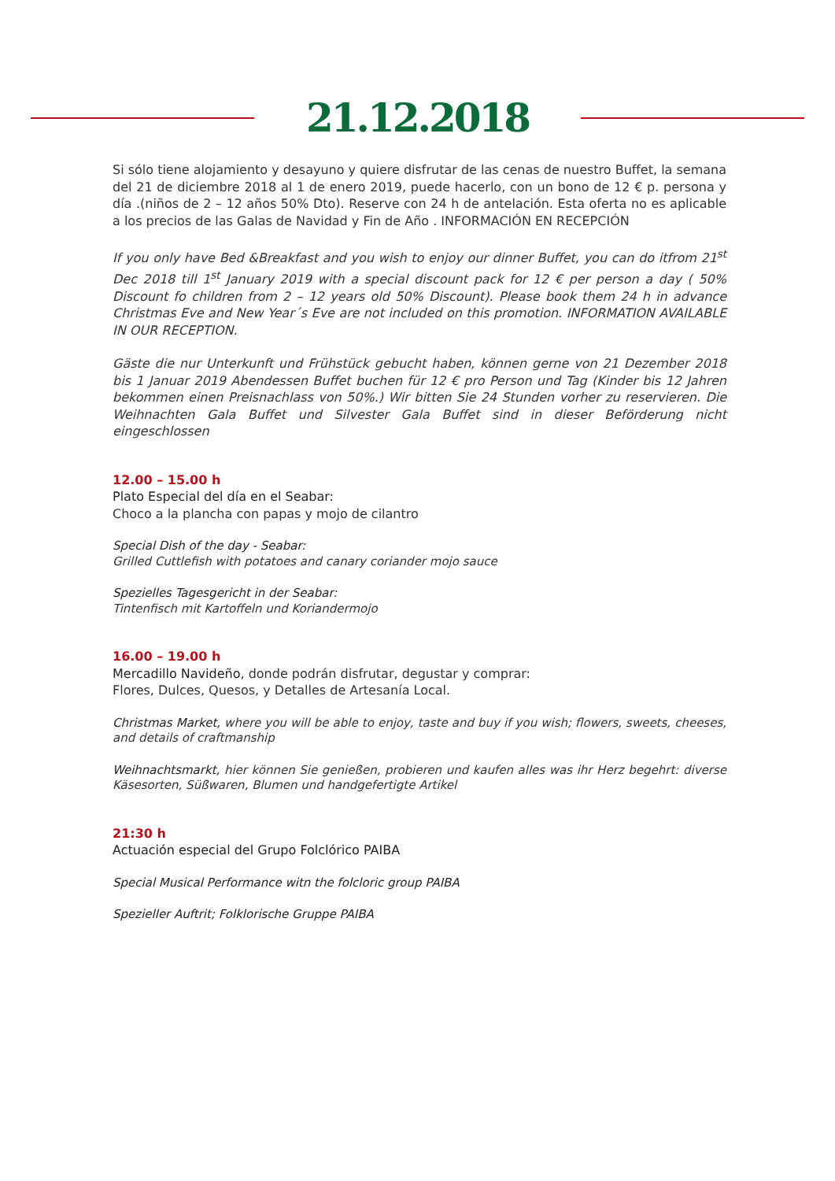21.12.2018
Si sólo tiene alojamiento y desayuno y quiere disfrutar de las cenas de nuestro Buffet, la semana del 21 de diciembre 2018 al 1 de enero 2019, puede hacerlo, con un bono de 12 € p. persona y día .(niños de 2 – 12 años 50% Dto). Reserve con 24 h de antelación. Esta oferta no es aplicable a los precios de las Galas de Navidad y Fin de Año . INFORMACIÓN EN RECEPCIÓN
If you only have Bed &Breakfast and you wish to enjoy our dinner Buffet, you can do itfrom 21<sup>st</sup> Dec 2018 till 1<sup>st</sup> January 2019 with a special discount pack for 12 € per person a day ( 50% Discount fo children from 2 – 12 years old 50% Discount). Please book them 24 h in advance Christmas Eve and New Year´s Eve are not included on this promotion. INFORMATION AVAILABLE IN OUR RECEPTION.
Gäste die nur Unterkunft und Frühstück gebucht haben, können gerne von 21 Dezember 2018 bis 1 Januar 2019 Abendessen Buffet buchen für 12 € pro Person und Tag (Kinder bis 12 Jahren bekommen einen Preisnachlass von 50%.) Wir bitten Sie 24 Stunden vorher zu reservieren. Die Weihnachten Gala Buffet und Silvester Gala Buffet sind in dieser Beförderung nicht eingeschlossen
12.00 – 15.00 h
Plato Especial del día en el Seabar:
Choco a la plancha con papas y mojo de cilantro
Special Dish of the day - Seabar:
Grilled Cuttlefish with potatoes and canary coriander mojo sauce
Spezielles Tagesgericht in der Seabar:
Tintenfisch mit Kartoffeln und Koriandermojo
16.00 – 19.00 h
Mercadillo Navideño, donde podrán disfrutar, degustar y comprar:
Flores, Dulces, Quesos, y Detalles de Artesanía Local.
Christmas Market, where you will be able to enjoy, taste and buy if you wish; flowers, sweets, cheeses, and details of craftmanship
Weihnachtsmarkt, hier können Sie genießen, probieren und kaufen alles was ihr Herz begehrt: diverse Käsesorten, Süßwaren, Blumen und handgefertigte Artikel
21:30 h
Actuación especial del Grupo Folclórico PAIBA
Special Musical Performance witn the folcloric group PAIBA
Spezieller Auftrit; Folklorische Gruppe PAIBA